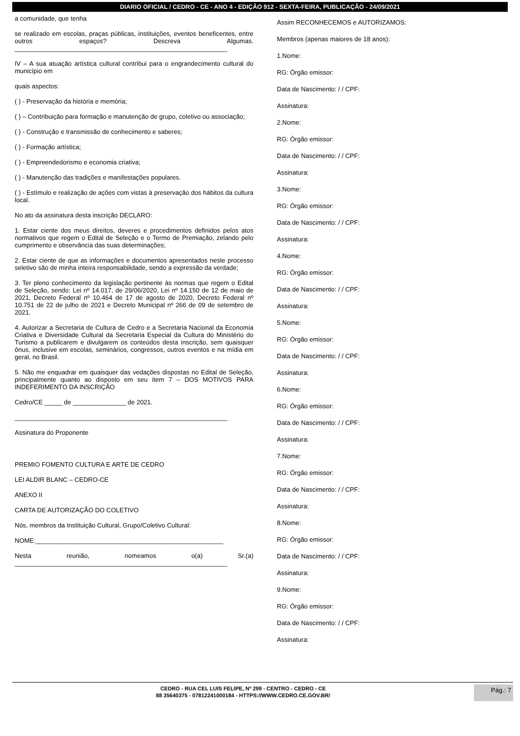DIARIO OFICIAL / CEDRO - CE - ANO 4 - EDIÇÃO 912 - SEXTA-FEIRA, PUBLICAÇÃO - 24/09/2021
a comunidade, que tenha
se realizado em escolas, praças públicas, instituições, eventos beneficentes, entre outros espaços? Descreva Algumas. ____________________________________________________________
IV – A sua atuação artística cultural contribui para o engrandecimento cultural do município em
quais aspectos:
( ) - Preservação da história e memória;
( ) – Contribuição para formação e manutenção de grupo, coletivo ou associação;
( ) - Construção e transmissão de conhecimento e saberes;
( ) - Formação artística;
( ) - Empreendedorismo e economia criativa;
( ) - Manutenção das tradições e manifestações populares.
( ) - Estímulo e realização de ações com vistas à preservação dos hábitos da cultura local.
No ato da assinatura desta inscrição DECLARO:
1. Estar ciente dos meus direitos, deveres e procedimentos definidos pelos atos normativos que regem o Edital de Seleção e o Termo de Premiação, zelando pelo cumprimento e observância das suas determinações;
2. Estar ciente de que as informações e documentos apresentados neste processo seletivo são de minha inteira responsabilidade, sendo a expressão da verdade;
3. Ter pleno conhecimento da legislação pertinente às normas que regem o Edital de Seleção, sendo: Lei nº 14.017, de 29/06/2020, Lei nº 14.150 de 12 de maio de 2021, Decreto Federal nº 10.464 de 17 de agosto de 2020, Decreto Federal nº 10.751 de 22 de julho de 2021 e Decreto Municipal nº 266 de 09 de setembro de 2021.
4. Autorizar a Secretaria de Cultura de Cedro e a Secretaria Nacional da Economia Criativa e Diversidade Cultural da Secretaria Especial da Cultura do Ministério do Turismo a publicarem e divulgarem os conteúdos desta inscrição, sem quaisquer ônus, inclusive em escolas, seminários, congressos, outros eventos e na mídia em geral, no Brasil.
5. Não me enquadrar em quaisquer das vedações dispostas no Edital de Seleção, principalmente quanto ao disposto em seu item 7 – DOS MOTIVOS PARA INDEFERIMENTO DA INSCRIÇÃO
Cedro/CE _____ de _______________ de 2021.
____________________________________________________________
Assinatura do Proponente
PREMIO FOMENTO CULTURA E ARTE DE CEDRO
LEI ALDIR BLANC – CEDRO-CE
ANEXO II
CARTA DE AUTORIZAÇÃO DO COLETIVO
Nós, membros da Instituição Cultural, Grupo/Coletivo Cultural:
NOME:_____________________________________________________
Nesta reunião, nomeamos o(a) Sr.(a) ____________________________________________________________
Assim RECONHECEMOS e AUTORIZAMOS:
Membros (apenas maiores de 18 anos):
1.Nome:
RG: Órgão emissor:
Data de Nascimento: / / CPF:
Assinatura:
2.Nome:
RG: Órgão emissor:
Data de Nascimento: / / CPF:
Assinatura:
3.Nome:
RG: Órgão emissor:
Data de Nascimento: / / CPF:
Assinatura:
4.Nome:
RG: Órgão emissor:
Data de Nascimento: / / CPF:
Assinatura:
5.Nome:
RG: Órgão emissor:
Data de Nascimento: / / CPF:
Assinatura:
6.Nome:
RG: Órgão emissor:
Data de Nascimento: / / CPF:
Assinatura:
7.Nome:
RG: Órgão emissor:
Data de Nascimento: / / CPF:
Assinatura:
8.Nome:
RG: Órgão emissor:
Data de Nascimento: / / CPF:
Assinatura:
9.Nome:
RG: Órgão emissor:
Data de Nascimento: / / CPF:
Assinatura:
CEDRO - RUA CEL LUIS FELIPE, Nº 299 - CENTRO - CEDRO - CE
88 35640375 - 07812241000184 - HTTPS://WWW.CEDRO.CE.GOV.BR/
Pág.: 7